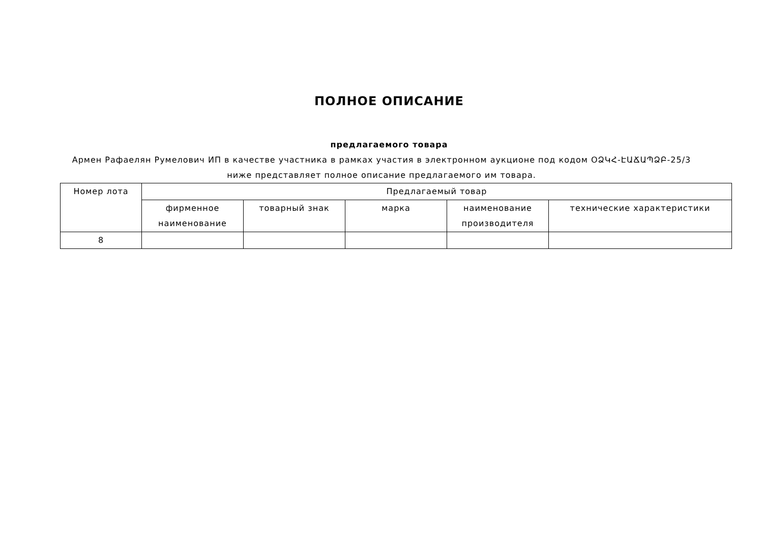ПОЛНОЕ ОПИСАНИЕ
предлагаемого товара
Армен Рафаелян Румелович ИП в качестве участника в рамках участия в электронном аукционе под кодом ՕՁԿՀ-ԷԱՃԱՊՁԲ-25/3 ниже представляет полное описание предлагаемого им товара.
| Номер лота | Предлагаемый товар | | | | |
| --- | --- | --- | --- | --- | --- |
| | фирменное наименование | товарный знак | марка | наименование производителя | технические характеристики |
| 8 | | | | | |